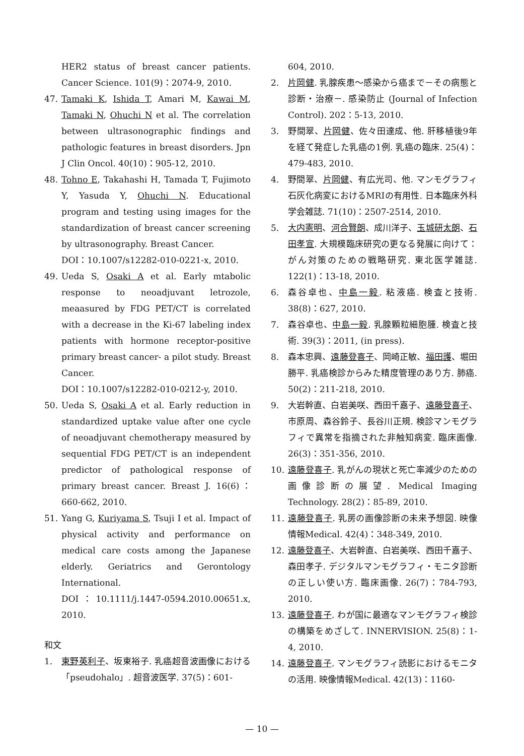HER2 status of breast cancer patients. Cancer Science. 101(9)：2074-9, 2010.
47. Tamaki K, Ishida T, Amari M, Kawai M, Tamaki N, Ohuchi N et al. The correlation between ultrasonographic findings and pathologic features in breast disorders. Jpn J Clin Oncol. 40(10)：905-12, 2010.
48. Tohno E, Takahashi H, Tamada T, Fujimoto Y, Yasuda Y, Ohuchi N. Educational program and testing using images for the standardization of breast cancer screening by ultrasonography. Breast Cancer.
DOI：10.1007/s12282-010-0221-x, 2010.
49. Ueda S, Osaki A et al. Early mtabolic response to neoadjuvant letrozole, meaasured by FDG PET/CT is correlated with a decrease in the Ki-67 labeling index patients with hormone receptor-positive primary breast cancer- a pilot study. Breast Cancer.
DOI：10.1007/s12282-010-0212-y, 2010.
50. Ueda S, Osaki A et al. Early reduction in standardized uptake value after one cycle of neoadjuvant chemotherapy measured by sequential FDG PET/CT is an independent predictor of pathological response of primary breast cancer. Breast J. 16(6)：660-662, 2010.
51. Yang G, Kuriyama S, Tsuji I et al. Impact of physical activity and performance on medical care costs among the Japanese elderly. Geriatrics and Gerontology International.
DOI：10.1111/j.1447-0594.2010.00651.x, 2010.
和文
1. 東野英利子、坂東裕子. 乳癌超音波画像における「pseudohalo」. 超音波医学. 37(5)：601-
604, 2010.
2. 片岡健. 乳腺疾患～感染から癌まで－その病態と診断・治療－. 感染防止 (Journal of Infection Control). 202：5-13, 2010.
3. 野間翠、片岡健、佐々田達成、他. 肝移植後9年を経て発症した乳癌の1例. 乳癌の臨床. 25(4)：479-483, 2010.
4. 野間翠、片岡健、有広光司、他. マンモグラフィ石灰化病変におけるMRIの有用性. 日本臨床外科学会雑誌. 71(10)：2507-2514, 2010.
5. 大内憲明、河合賢朗、成川洋子、玉城研太朗、石田孝宣. 大規模臨床研究の更なる発展に向けて：がん対策のための戦略研究. 東北医学雑誌. 122(1)：13-18, 2010.
6. 森谷卓也、中島一毅. 粘液癌. 検査と技術. 38(8)：627, 2010.
7. 森谷卓也、中島一毅. 乳腺顆粒細胞腫. 検査と技術. 39(3)：2011, (in press).
8. 森本忠興、遠藤登喜子、岡崎正敏、福田護、堀田勝平. 乳癌検診からみた精度管理のあり方. 肺癌. 50(2)：211-218, 2010.
9. 大岩幹直、白岩美咲、西田千嘉子、遠藤登喜子、市原周、森谷鈴子、長谷川正規. 検診マンモグラフィで異常を指摘された非触知病変. 臨床画像. 26(3)：351-356, 2010.
10. 遠藤登喜子. 乳がんの現状と死亡率減少のための画像診断の展望. Medical Imaging Technology. 28(2)：85-89, 2010.
11. 遠藤登喜子. 乳房の画像診断の未来予想図. 映像情報Medical. 42(4)：348-349, 2010.
12. 遠藤登喜子、大岩幹直、白岩美咲、西田千嘉子、森田孝子. デジタルマンモグラフィ・モニタ診断の正しい使い方. 臨床画像. 26(7)：784-793, 2010.
13. 遠藤登喜子. わが国に最適なマンモグラフィ検診の構築をめざして. INNERVISION. 25(8)：1-4, 2010.
14. 遠藤登喜子. マンモグラフィ読影におけるモニタの活用. 映像情報Medical. 42(13)：1160-
— 10 —